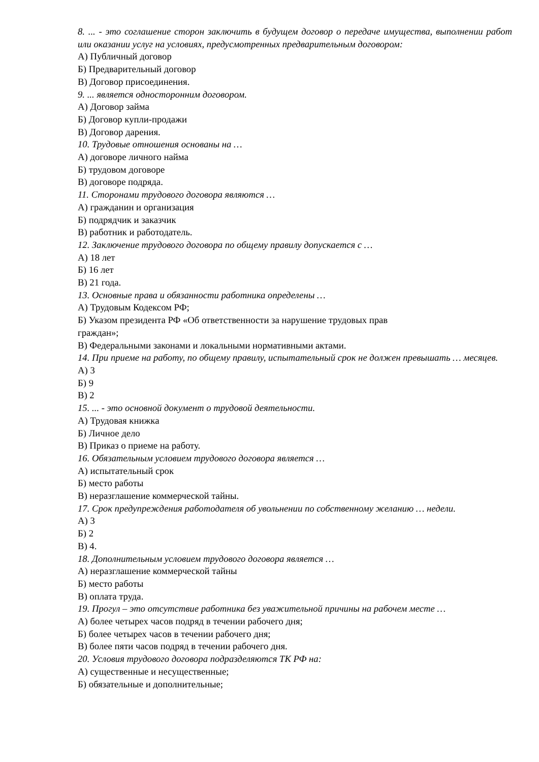8. ... - это соглашение сторон заключить в будущем договор о передаче имущества, выполнении работ или оказании услуг на условиях, предусмотренных предварительным договором:
А) Публичный договор
Б) Предварительный договор
В) Договор присоединения.
9. ... является односторонним договором.
А) Договор займа
Б) Договор купли-продажи
В) Договор дарения.
10. Трудовые отношения основаны на …
А) договоре личного найма
Б) трудовом договоре
В) договоре подряда.
11. Сторонами трудового договора являются …
А) гражданин и организация
Б) подрядчик и заказчик
В) работник и работодатель.
12. Заключение трудового договора по общему правилу допускается с …
А) 18 лет
Б) 16 лет
В) 21 года.
13. Основные права и обязанности работника определены …
А) Трудовым Кодексом РФ;
Б) Указом президента РФ «Об ответственности за нарушение трудовых прав
граждан»;
В) Федеральными законами и локальными нормативными актами.
14. При приеме на работу, по общему правилу, испытательный срок не должен превышать … месяцев.
А) 3
Б) 9
В) 2
15. ... - это основной документ о трудовой деятельности.
А) Трудовая книжка
Б) Личное дело
В) Приказ о приеме на работу.
16. Обязательным условием трудового договора является …
А) испытательный срок
Б) место работы
В) неразглашение коммерческой тайны.
17. Срок предупреждения работодателя об увольнении по собственному желанию … недели.
А) 3
Б) 2
В) 4.
18. Дополнительным условием трудового договора является …
А) неразглашение коммерческой тайны
Б) место работы
В) оплата труда.
19. Прогул – это отсутствие работника без уважительной причины на рабочем месте …
А) более четырех часов подряд в течении рабочего дня;
Б) более четырех часов в течении рабочего дня;
В) более пяти часов подряд в течении рабочего дня.
20. Условия трудового договора подразделяются ТК РФ на:
А) существенные и несущественные;
Б) обязательные и дополнительные;